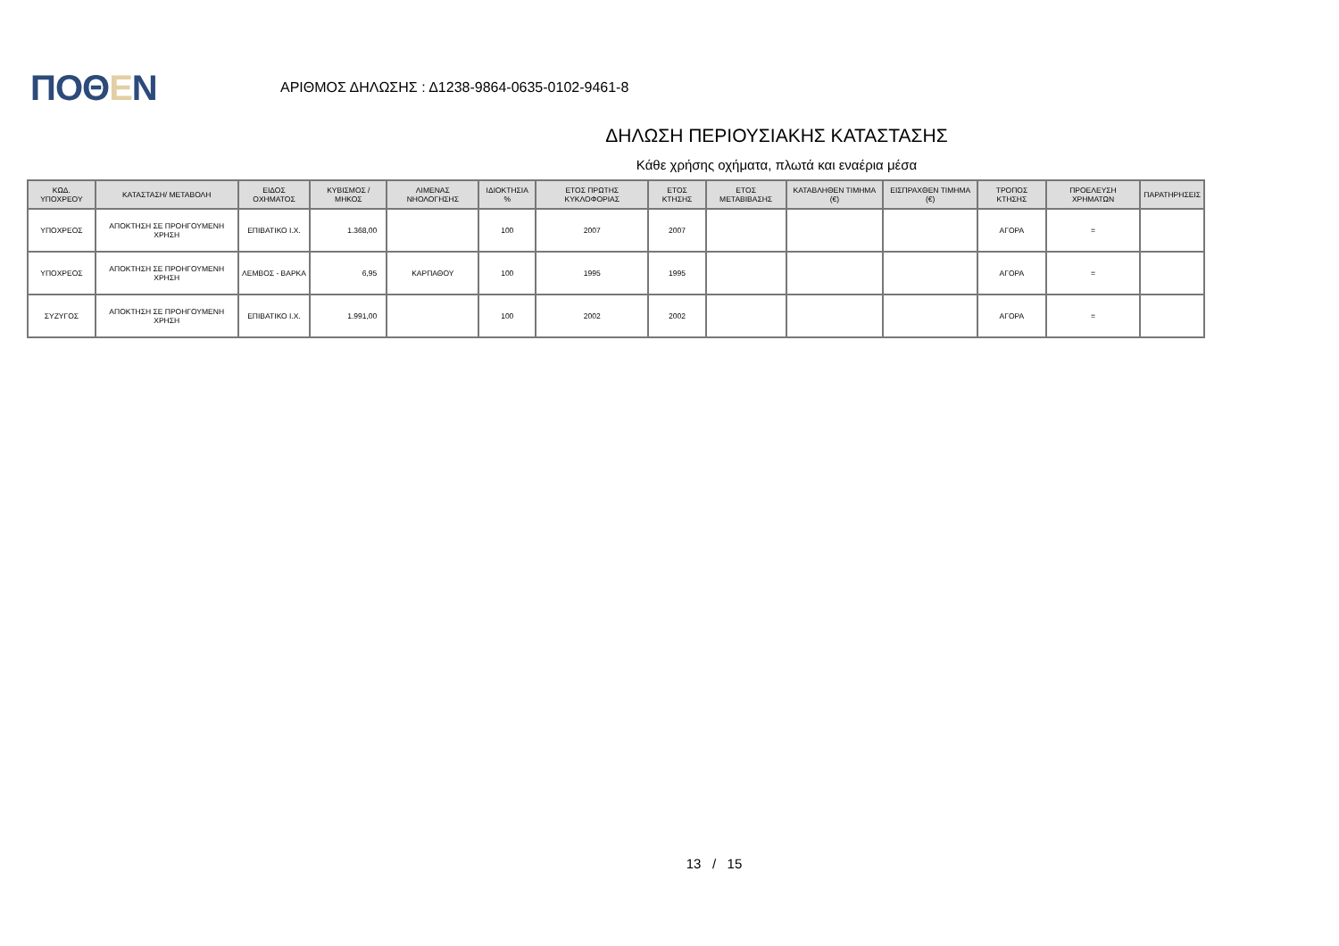ΠΟΘΕΝ
ΑΡΙΘΜΟΣ ΔΗΛΩΣΗΣ : Δ1238-9864-0635-0102-9461-8
ΔΗΛΩΣΗ ΠΕΡΙΟΥΣΙΑΚΗΣ ΚΑΤΑΣΤΑΣΗΣ
Κάθε χρήσης οχήματα, πλωτά και εναέρια μέσα
| ΚΩΔ. ΥΠΟΧΡΕΟΥ | ΚΑΤΑΣΤΑΣΗ/ ΜΕΤΑΒΟΛΗ | ΕΙΔΟΣ ΟΧΗΜΑΤΟΣ | ΚΥΒΙΣΜΟΣ / ΜΗΚΟΣ | ΛΙΜΕΝΑΣ ΝΗΟΛΟΓΗΣΗΣ | ΙΔΙΟΚΤΗΣΙΑ % | ΕΤΟΣ ΠΡΩΤΗΣ ΚΥΚΛΟΦΟΡΙΑΣ | ΕΤΟΣ ΚΤΗΣΗΣ | ΕΤΟΣ ΜΕΤΑΒΙΒΑΣΗΣ | ΚΑΤΑΒΛΗΘΕΝ ΤΙΜΗΜΑ (€) | ΕΙΣΠΡΑΧΘΕΝ ΤΙΜΗΜΑ (€) | ΤΡΟΠΟΣ ΚΤΗΣΗΣ | ΠΡΟΕΛΕΥΣΗ ΧΡΗΜΑΤΩΝ | ΠΑΡΑΤΗΡΗΣΕΙΣ |
| --- | --- | --- | --- | --- | --- | --- | --- | --- | --- | --- | --- | --- | --- |
| ΥΠΟΧΡΕΟΣ | ΑΠΟΚΤΗΣΗ ΣΕ ΠΡΟΗΓΟΥΜΕΝΗ ΧΡΗΣΗ | ΕΠΙΒΑΤΙΚΟ Ι.Χ. | 1.368,00 | | 100 | 2007 | 2007 | | | | ΑΓΟΡΑ | = | |
| ΥΠΟΧΡΕΟΣ | ΑΠΟΚΤΗΣΗ ΣΕ ΠΡΟΗΓΟΥΜΕΝΗ ΧΡΗΣΗ | ΛΕΜΒΟΣ - ΒΑΡΚΑ | 6,95 | ΚΑΡΠΑΘΟΥ | 100 | 1995 | 1995 | | | | ΑΓΟΡΑ | = | |
| ΣΥΖΥΓΟΣ | ΑΠΟΚΤΗΣΗ ΣΕ ΠΡΟΗΓΟΥΜΕΝΗ ΧΡΗΣΗ | ΕΠΙΒΑΤΙΚΟ Ι.Χ. | 1.991,00 | | 100 | 2002 | 2002 | | | | ΑΓΟΡΑ | = | |
13 / 15